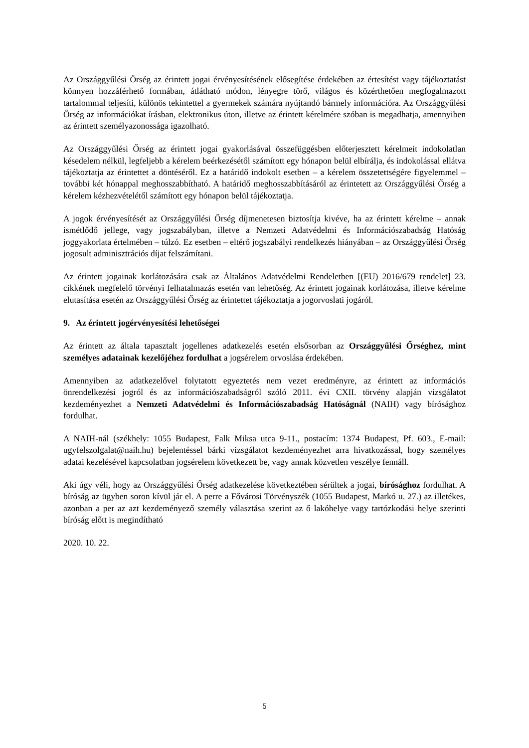Az Országgyűlési Őrség az érintett jogai érvényesítésének elősegítése érdekében az értesítést vagy tájékoztatást könnyen hozzáférhető formában, átlátható módon, lényegre törő, világos és közérthetően megfogalmazott tartalommal teljesíti, különös tekintettel a gyermekek számára nyújtandó bármely információra. Az Országgyűlési Őrség az információkat írásban, elektronikus úton, illetve az érintett kérelmére szóban is megadhatja, amennyiben az érintett személyazonossága igazolható.
Az Országgyűlési Őrség az érintett jogai gyakorlásával összefüggésben előterjesztett kérelmeit indokolatlan késedelem nélkül, legfeljebb a kérelem beérkezésétől számított egy hónapon belül elbírálja, és indokolással ellátva tájékoztatja az érintettet a döntéséről. Ez a határidő indokolt esetben – a kérelem összetettségére figyelemmel – további két hónappal meghosszabbítható. A határidő meghosszabbításáról az érintetett az Országgyűlési Őrség a kérelem kézhezvételétől számított egy hónapon belül tájékoztatja.
A jogok érvényesítését az Országgyűlési Őrség díjmenetesen biztosítja kivéve, ha az érintett kérelme – annak ismétlődő jellege, vagy jogszabályban, illetve a Nemzeti Adatvédelmi és Információszabadság Hatóság joggyakorlata értelmében – túlzó. Ez esetben – eltérő jogszabályi rendelkezés hiányában – az Országgyűlési Őrség jogosult adminisztrációs díjat felszámítani.
Az érintett jogainak korlátozására csak az Általános Adatvédelmi Rendeletben [(EU) 2016/679 rendelet] 23. cikkének megfelelő törvényi felhatalmazás esetén van lehetőség. Az érintett jogainak korlátozása, illetve kérelme elutasítása esetén az Országgyűlési Őrség az érintettet tájékoztatja a jogorvoslati jogáról.
9. Az érintett jogérvényesítési lehetőségei
Az érintett az általa tapasztalt jogellenes adatkezelés esetén elsősorban az Országgyűlési Őrséghez, mint személyes adatainak kezelőjéhez fordulhat a jogsérelem orvoslása érdekében.
Amennyiben az adatkezelővel folytatott egyeztetés nem vezet eredményre, az érintett az információs önrendelkezési jogról és az információszabadságról szóló 2011. évi CXII. törvény alapján vizsgálatot kezdeményezhet a Nemzeti Adatvédelmi és Információszabadság Hatóságnál (NAIH) vagy bírósághoz fordulhat.
A NAIH-nál (székhely: 1055 Budapest, Falk Miksa utca 9-11., postacím: 1374 Budapest, Pf. 603., E-mail: ugyfelszolgalat@naih.hu) bejelentéssel bárki vizsgálatot kezdeményezhet arra hivatkozással, hogy személyes adatai kezelésével kapcsolatban jogsérelem következett be, vagy annak közvetlen veszélye fennáll.
Aki úgy véli, hogy az Országgyűlési Őrség adatkezelése következtében sérültek a jogai, bírósághoz fordulhat. A bíróság az ügyben soron kívül jár el. A perre a Fővárosi Törvényszék (1055 Budapest, Markó u. 27.) az illetékes, azonban a per az azt kezdeményező személy választása szerint az ő lakóhelye vagy tartózkodási helye szerinti bíróság előtt is megindítható
2020. 10. 22.
5